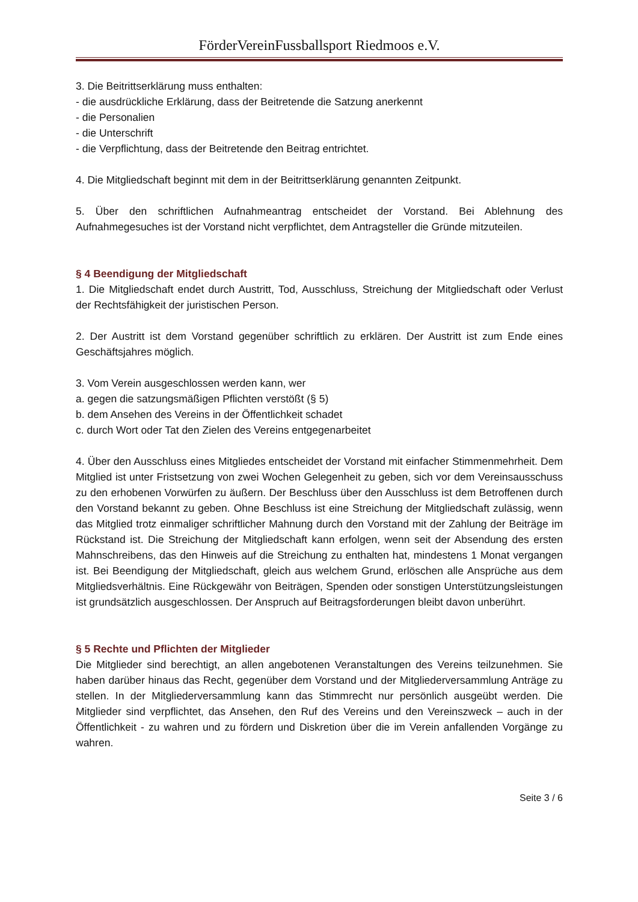FörderVereinFussballsport Riedmoos e.V.
3. Die Beitrittserklärung muss enthalten:
- die ausdrückliche Erklärung, dass der Beitretende die Satzung anerkennt
- die Personalien
- die Unterschrift
- die Verpflichtung, dass der Beitretende den Beitrag entrichtet.
4. Die Mitgliedschaft beginnt mit dem in der Beitrittserklärung genannten Zeitpunkt.
5. Über den schriftlichen Aufnahmeantrag entscheidet der Vorstand. Bei Ablehnung des Aufnahmegesuches ist der Vorstand nicht verpflichtet, dem Antragsteller die Gründe mitzuteilen.
§ 4 Beendigung der Mitgliedschaft
1. Die Mitgliedschaft endet durch Austritt, Tod, Ausschluss, Streichung der Mitgliedschaft oder Verlust der Rechtsfähigkeit der juristischen Person.
2. Der Austritt ist dem Vorstand gegenüber schriftlich zu erklären. Der Austritt ist zum Ende eines Geschäftsjahres möglich.
3. Vom Verein ausgeschlossen werden kann, wer
a. gegen die satzungsmäßigen Pflichten verstößt (§ 5)
b. dem Ansehen des Vereins in der Öffentlichkeit schadet
c. durch Wort oder Tat den Zielen des Vereins entgegenarbeitet
4. Über den Ausschluss eines Mitgliedes entscheidet der Vorstand mit einfacher Stimmenmehrheit. Dem Mitglied ist unter Fristsetzung von zwei Wochen Gelegenheit zu geben, sich vor dem Vereinsausschuss zu den erhobenen Vorwürfen zu äußern. Der Beschluss über den Ausschluss ist dem Betroffenen durch den Vorstand bekannt zu geben. Ohne Beschluss ist eine Streichung der Mitgliedschaft zulässig, wenn das Mitglied trotz einmaliger schriftlicher Mahnung durch den Vorstand mit der Zahlung der Beiträge im Rückstand ist. Die Streichung der Mitgliedschaft kann erfolgen, wenn seit der Absendung des ersten Mahnschreibens, das den Hinweis auf die Streichung zu enthalten hat, mindestens 1 Monat vergangen ist. Bei Beendigung der Mitgliedschaft, gleich aus welchem Grund, erlöschen alle Ansprüche aus dem Mitgliedsverhältnis. Eine Rückgewähr von Beiträgen, Spenden oder sonstigen Unterstützungsleistungen ist grundsätzlich ausgeschlossen. Der Anspruch auf Beitragsforderungen bleibt davon unberührt.
§ 5 Rechte und Pflichten der Mitglieder
Die Mitglieder sind berechtigt, an allen angebotenen Veranstaltungen des Vereins teilzunehmen. Sie haben darüber hinaus das Recht, gegenüber dem Vorstand und der Mitgliederversammlung Anträge zu stellen. In der Mitgliederversammlung kann das Stimmrecht nur persönlich ausgeübt werden. Die Mitglieder sind verpflichtet, das Ansehen, den Ruf des Vereins und den Vereinszweck – auch in der Öffentlichkeit - zu wahren und zu fördern und Diskretion über die im Verein anfallenden Vorgänge zu wahren.
Seite 3 / 6